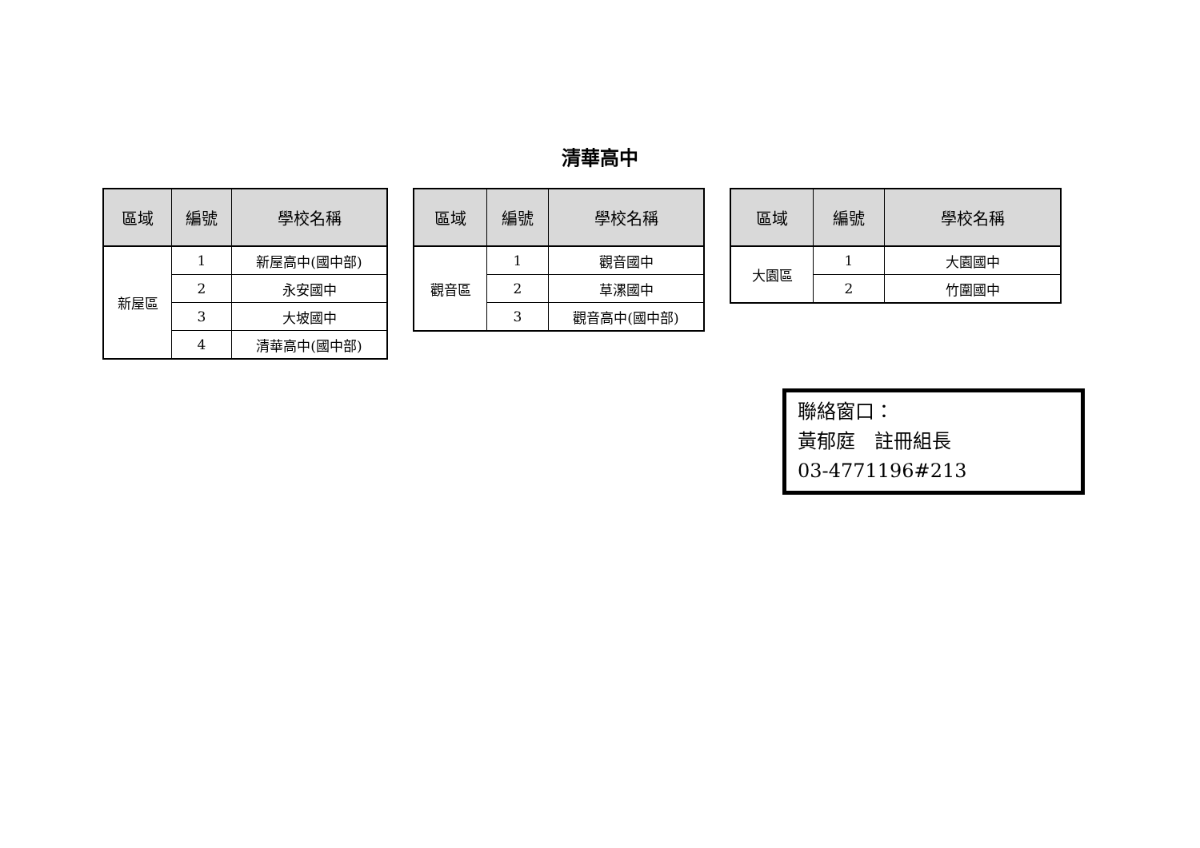清華高中
| 區域 | 編號 | 學校名稱 |
| --- | --- | --- |
| 新屋區 | 1 | 新屋高中(國中部) |
| | 2 | 永安國中 |
| | 3 | 大坡國中 |
| | 4 | 清華高中(國中部) |
| 區域 | 編號 | 學校名稱 |
| --- | --- | --- |
| 觀音區 | 1 | 觀音國中 |
| | 2 | 草漯國中 |
| | 3 | 觀音高中(國中部) |
| 區域 | 編號 | 學校名稱 |
| --- | --- | --- |
| 大園區 | 1 | 大園國中 |
| | 2 | 竹圍國中 |
聯絡窗口：
黃郁庭　註冊組長
03-4771196#213